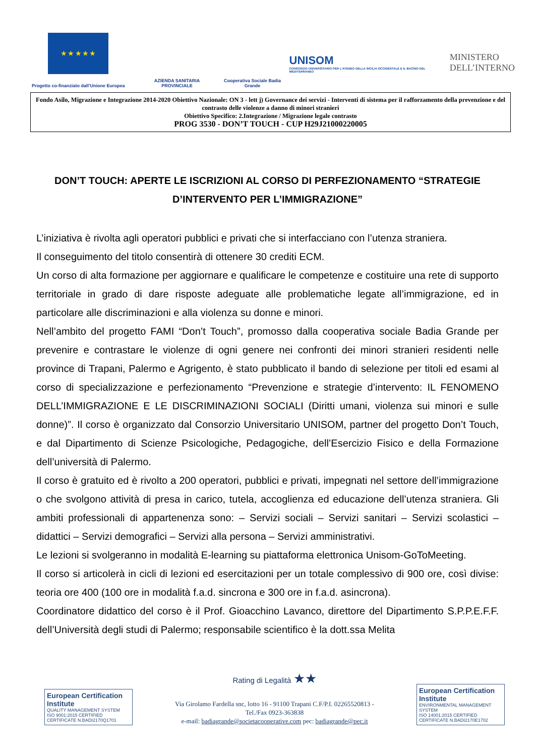★ ★ ★ ★ ★
Progetto co-finanziato dall’Unione Europea
AZIENDA SANITARIA PROVINCIALE
Cooperativa Sociale Badia Grande
UNISOM
CONSORZIO UNIVERSITARIO PER L’ATENEO DELLA SICILIA OCCIDENTALE E IL BACINO DEL MEDITERRANEO
MINISTERO
DELL’INTERNO
Fondo Asilo, Migrazione e Integrazione 2014-2020 Obiettivo Nazionale: ON 3 - lett j) Governance dei servizi - Interventi di sistema per il rafforzamento della prevenzione e del contrasto delle violenze a danno di minori stranieri
Obiettivo Specifico: 2.Integrazione / Migrazione legale contrasto
PROG 3530 - DON’T TOUCH - CUP H29J21000220005
DON’T TOUCH: APERTE LE ISCRIZIONI AL CORSO DI PERFEZIONAMENTO “STRATEGIE D’INTERVENTO PER L’IMMIGRAZIONE”
L’iniziativa è rivolta agli operatori pubblici e privati che si interfacciano con l’utenza straniera.
Il conseguimento del titolo consentirà di ottenere 30 crediti ECM.
Un corso di alta formazione per aggiornare e qualificare le competenze e costituire una rete di supporto territoriale in grado di dare risposte adeguate alle problematiche legate all’immigrazione, ed in particolare alle discriminazioni e alla violenza su donne e minori.
Nell’ambito del progetto FAMI “Don’t Touch”, promosso dalla cooperativa sociale Badia Grande per prevenire e contrastare le violenze di ogni genere nei confronti dei minori stranieri residenti nelle province di Trapani, Palermo e Agrigento, è stato pubblicato il bando di selezione per titoli ed esami al corso di specializzazione e perfezionamento “Prevenzione e strategie d’intervento: IL FENOMENO DELL’IMMIGRAZIONE E LE DISCRIMINAZIONI SOCIALI (Diritti umani, violenza sui minori e sulle donne)”. Il corso è organizzato dal Consorzio Universitario UNISOM, partner del progetto Don’t Touch, e dal Dipartimento di Scienze Psicologiche, Pedagogiche, dell’Esercizio Fisico e della Formazione dell’università di Palermo.
Il corso è gratuito ed è rivolto a 200 operatori, pubblici e privati, impegnati nel settore dell’immigrazione o che svolgono attività di presa in carico, tutela, accoglienza ed educazione dell’utenza straniera. Gli ambiti professionali di appartenenza sono: – Servizi sociali – Servizi sanitari – Servizi scolastici – didattici – Servizi demografici – Servizi alla persona – Servizi amministrativi.
Le lezioni si svolgeranno in modalità E-learning su piattaforma elettronica Unisom-GoToMeeting.
Il corso si articolerà in cicli di lezioni ed esercitazioni per un totale complessivo di 900 ore, così divise: teoria ore 400 (100 ore in modalità f.a.d. sincrona e 300 ore in f.a.d. asincrona).
Coordinatore didattico del corso è il Prof. Gioacchino Lavanco, direttore del Dipartimento S.P.P.E.F.F. dell’Università degli studi di Palermo; responsabile scientifico è la dott.ssa Melita
European Certification Institute
QUALITY MANAGEMENT SYSTEM
ISO 9001:2015 CERTIFIED
CERTIFICATE N.BADI2170Q1701
Rating di Legalità ★★
Via Girolamo Fardella snc, lotto 16 - 91100 Trapani C.F/P.I. 02265520813 -
Tel./Fax 0923-363838
e-mail: badiagrande@societacooperative.com pec: badiagrande@pec.it
European Certification Institute
ENVIRONMENTAL MANAGEMENT SYSTEM
ISO 14001:2015 CERTIFIED
CERTIFICATE N.BADI2170E1702